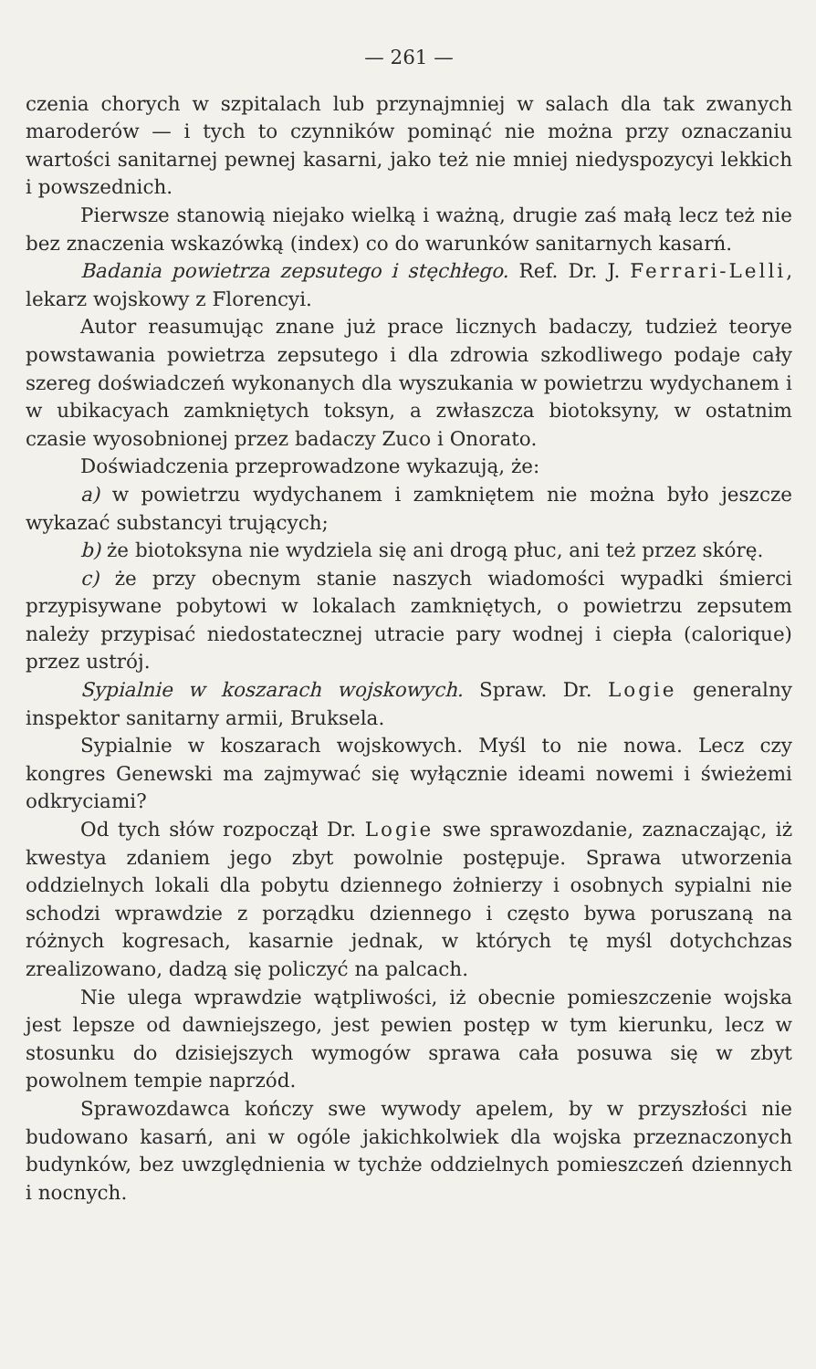— 261 —
czenia chorych w szpitalach lub przynajmniej w salach dla tak zwanych maroderów — i tych to czynników pominąć nie można przy oznaczaniu wartości sanitarnej pewnej kasarni, jako też nie mniej niedyspozycyi lekkich i powszednich.
Pierwsze stanowią niejako wielką i ważną, drugie zaś małą lecz też nie bez znaczenia wskazówką (index) co do warunków sanitarnych kasarń.
Badania powietrza zepsutego i stęchłego. Ref. Dr. J. Ferrari-Lelli, lekarz wojskowy z Florencyi.
Autor reasumując znane już prace licznych badaczy, tudzież teorye powstawania powietrza zepsutego i dla zdrowia szkodliwego podaje cały szereg doświadczeń wykonanych dla wyszukania w powietrzu wydychanem i w ubikacyach zamkniętych toksyn, a zwłaszcza biotoksyny, w ostatnim czasie wyosobnionej przez badaczy Zuco i Onorato.
Doświadczenia przeprowadzone wykazują, że:
a) w powietrzu wydychanem i zamkniętem nie można było jeszcze wykazać substancyi trujących;
b) że biotoksyna nie wydziela się ani drogą płuc, ani też przez skórę.
c) że przy obecnym stanie naszych wiadomości wypadki śmierci przypisywane pobytowi w lokalach zamkniętych, o powietrzu zepsutem należy przypisać niedostatecznej utracie pary wodnej i ciepła (calorique) przez ustrój.
Sypialnie w koszarach wojskowych. Spraw. Dr. Logie generalny inspektor sanitarny armii, Bruksela.
Sypialnie w koszarach wojskowych. Myśl to nie nowa. Lecz czy kongres Genewski ma zajmywać się wyłącznie ideami nowemi i świeżemi odkryciami?
Od tych słów rozpoczął Dr. Logie swe sprawozdanie, zaznaczając, iż kwestya zdaniem jego zbyt powolnie postępuje. Sprawa utworzenia oddzielnych lokali dla pobytu dziennego żołnierzy i osobnych sypialni nie schodzi wprawdzie z porządku dziennego i często bywa poruszaną na różnych kogresach, kasarnie jednak, w których tę myśl dotychchzas zrealizowano, dadzą się policzyć na palcach.
Nie ulega wprawdzie wątpliwości, iż obecnie pomieszczenie wojska jest lepsze od dawniejszego, jest pewien postęp w tym kierunku, lecz w stosunku do dzisiejszych wymogów sprawa cała posuwa się w zbyt powolnem tempie naprzód.
Sprawozdawca kończy swe wywody apelem, by w przyszłości nie budowano kasarń, ani w ogóle jakichkolwiek dla wojska przeznaczonych budynków, bez uwzględnienia w tychże oddzielnych pomieszczeń dziennych i nocnych.